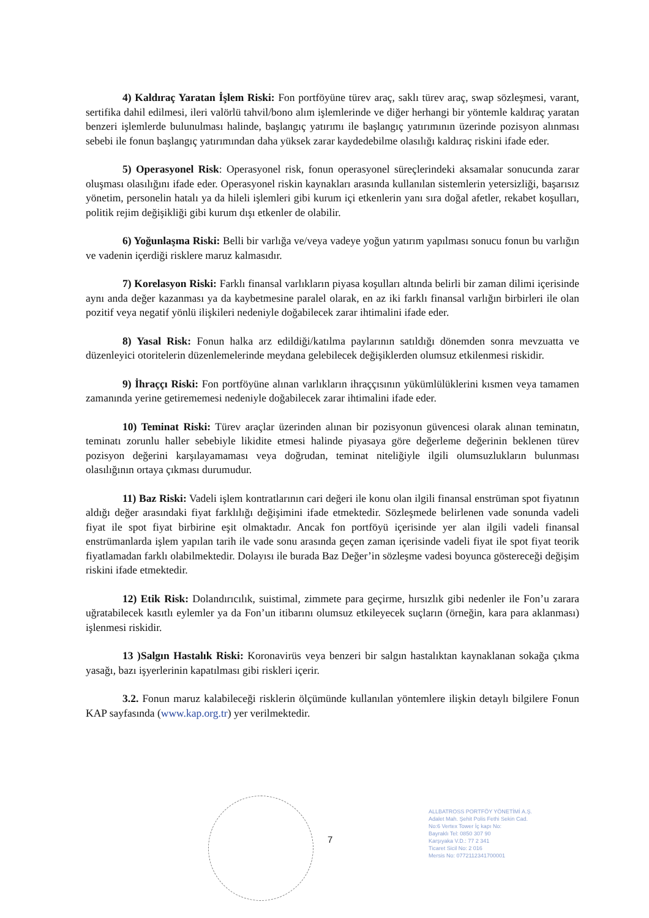4) Kaldıraç Yaratan İşlem Riski: Fon portföyüne türev araç, saklı türev araç, swap sözleşmesi, varant, sertifika dahil edilmesi, ileri valörlü tahvil/bono alım işlemlerinde ve diğer herhangi bir yöntemle kaldıraç yaratan benzeri işlemlerde bulunulması halinde, başlangıç yatırımı ile başlangıç yatırımının üzerinde pozisyon alınması sebebi ile fonun başlangıç yatırımından daha yüksek zarar kaydedebilme olasılığı kaldıraç riskini ifade eder.
5) Operasyonel Risk: Operasyonel risk, fonun operasyonel süreçlerindeki aksamalar sonucunda zarar oluşması olasılığını ifade eder. Operasyonel riskin kaynakları arasında kullanılan sistemlerin yetersizliği, başarısız yönetim, personelin hatalı ya da hileli işlemleri gibi kurum içi etkenlerin yanı sıra doğal afetler, rekabet koşulları, politik rejim değişikliği gibi kurum dışı etkenler de olabilir.
6) Yoğunlaşma Riski: Belli bir varlığa ve/veya vadeye yoğun yatırım yapılması sonucu fonun bu varlığın ve vadenin içerdiği risklere maruz kalmasıdır.
7) Korelasyon Riski: Farklı finansal varlıkların piyasa koşulları altında belirli bir zaman dilimi içerisinde aynı anda değer kazanması ya da kaybetmesine paralel olarak, en az iki farklı finansal varlığın birbirleri ile olan pozitif veya negatif yönlü ilişkileri nedeniyle doğabilecek zarar ihtimalini ifade eder.
8) Yasal Risk: Fonun halka arz edildiği/katılma paylarının satıldığı dönemden sonra mevzuatta ve düzenleyici otoritelerin düzenlemelerinde meydana gelebilecek değişiklerden olumsuz etkilenmesi riskidir.
9) İhraççı Riski: Fon portföyüne alınan varlıkların ihraççısının yükümlülüklerini kısmen veya tamamen zamanında yerine getirememesi nedeniyle doğabilecek zarar ihtimalini ifade eder.
10) Teminat Riski: Türev araçlar üzerinden alınan bir pozisyonun güvencesi olarak alınan teminatın, teminatı zorunlu haller sebebiyle likidite etmesi halinde piyasaya göre değerleme değerinin beklenen türev pozisyon değerini karşılayamaması veya doğrudan, teminat niteliğiyle ilgili olumsuzlukların bulunması olasılığının ortaya çıkması durumudur.
11) Baz Riski: Vadeli işlem kontratlarının cari değeri ile konu olan ilgili finansal enstrüman spot fiyatının aldığı değer arasındaki fiyat farklılığı değişimini ifade etmektedir. Sözleşmede belirlenen vade sonunda vadeli fiyat ile spot fiyat birbirine eşit olmaktadır. Ancak fon portföyü içerisinde yer alan ilgili vadeli finansal enstrümanlarda işlem yapılan tarih ile vade sonu arasında geçen zaman içerisinde vadeli fiyat ile spot fiyat teorik fiyatlamadan farklı olabilmektedir. Dolayısı ile burada Baz Değer’in sözleşme vadesi boyunca göstereceği değişim riskini ifade etmektedir.
12) Etik Risk: Dolandırıcılık, suistimal, zimmete para geçirme, hırsızlık gibi nedenler ile Fon’u zarara uğratabilecek kasıtlı eylemler ya da Fon’un itibarını olumsuz etkileyecek suçların (örneğin, kara para aklanması) işlenmesi riskidir.
13 )Salgın Hastalık Riski: Koronavirüs veya benzeri bir salgın hastalıktan kaynaklanan sokağa çıkma yasağı, bazı işyerlerinin kapatılması gibi riskleri içerir.
3.2. Fonun maruz kalabileceği risklerin ölçümünde kullanılan yöntemlere ilişkin detaylı bilgilere Fonun KAP sayfasında (www.kap.org.tr) yer verilmektedir.
7
ALLBATROSS PORTFÖY YÖNETİMİ A.Ş.
Adalet Mah. Şehit Polis Fethi Sekin Cad.
No:6 Vertex Tower İç kapı No:
Bayraklı Tel: 0850 307 90
Karşıyaka V.D.: 77 2 341
Ticaret Sicil No: 2 016
Mersis No: 0772112341700001